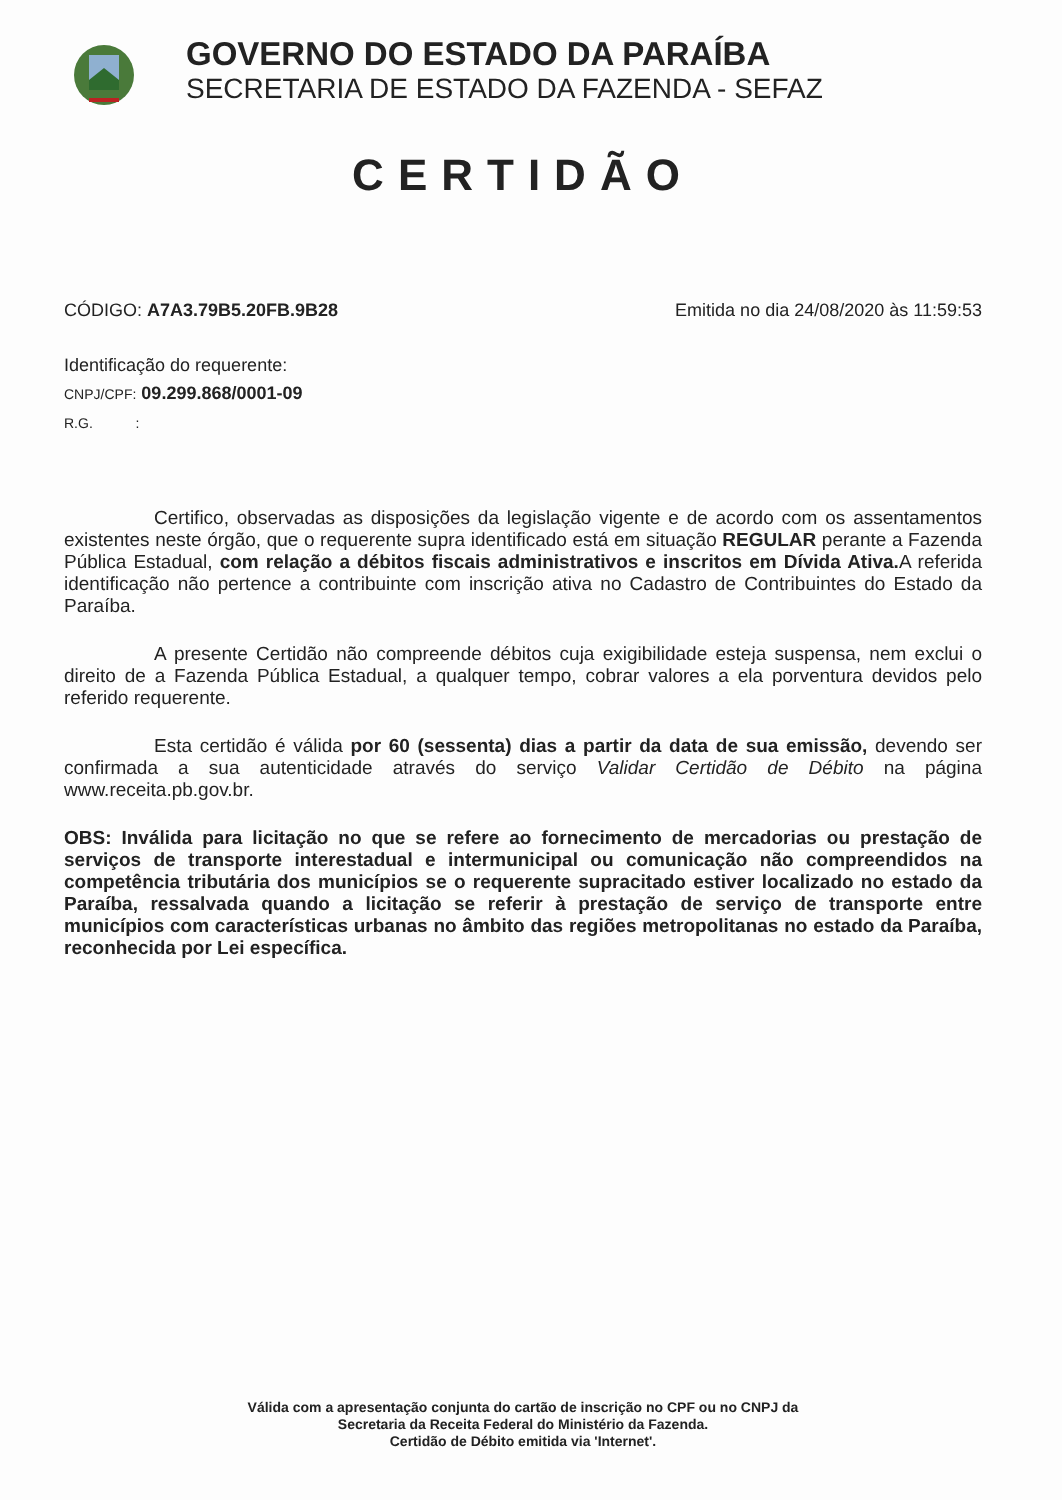GOVERNO DO ESTADO DA PARAÍBA
SECRETARIA DE ESTADO DA FAZENDA - SEFAZ
CERTIDÃO
CÓDIGO: A7A3.79B5.20FB.9B28 Emitida no dia 24/08/2020 às 11:59:53
Identificação do requerente:
CNPJ/CPF: 09.299.868/0001-09
R.G. :
Certifico, observadas as disposições da legislação vigente e de acordo com os assentamentos existentes neste órgão, que o requerente supra identificado está em situação REGULAR perante a Fazenda Pública Estadual, com relação a débitos fiscais administrativos e inscritos em Dívida Ativa. A referida identificação não pertence a contribuinte com inscrição ativa no Cadastro de Contribuintes do Estado da Paraíba.
A presente Certidão não compreende débitos cuja exigibilidade esteja suspensa, nem exclui o direito de a Fazenda Pública Estadual, a qualquer tempo, cobrar valores a ela porventura devidos pelo referido requerente.
Esta certidão é válida por 60 (sessenta) dias a partir da data de sua emissão, devendo ser confirmada a sua autenticidade através do serviço Validar Certidão de Débito na página www.receita.pb.gov.br.
OBS: Inválida para licitação no que se refere ao fornecimento de mercadorias ou prestação de serviços de transporte interestadual e intermunicipal ou comunicação não compreendidos na competência tributária dos municípios se o requerente supracitado estiver localizado no estado da Paraíba, ressalvada quando a licitação se referir à prestação de serviço de transporte entre municípios com características urbanas no âmbito das regiões metropolitanas no estado da Paraíba, reconhecida por Lei específica.
Válida com a apresentação conjunta do cartão de inscrição no CPF ou no CNPJ da
Secretaria da Receita Federal do Ministério da Fazenda.
Certidão de Débito emitida via 'Internet'.